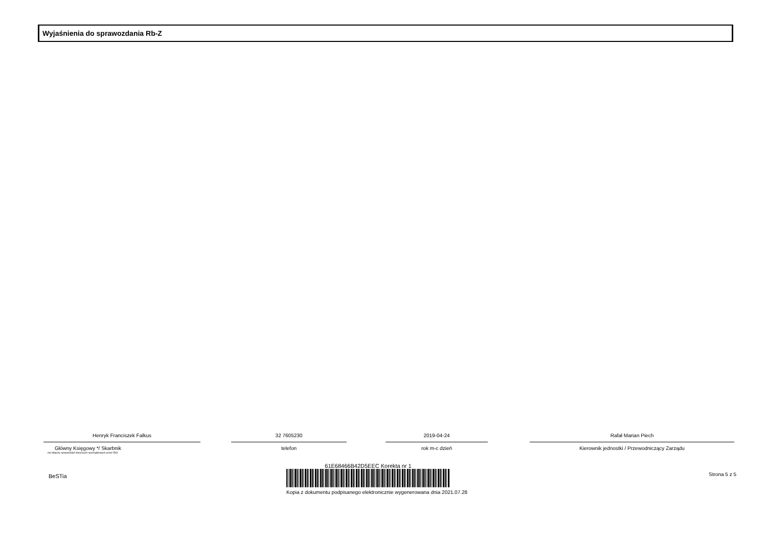Wyjaśnienia do sprawozdania Rb-Z
Henryk Franciszek Falkus
Główny Księgowy */ Skarbnik
nie dotyczy sprawozdań zbiorczych sporządzonych przez RIO
32 7605230
telefon
2019-04-24
rok m-c dzień
Rafał Marian Piech
Kierownik jednostki / Przewodniczący Zarządu
BeSTia Strona 5 z 5
61E68466B42D5EEC Korekta nr 1
Kopia z dokumentu podpisanego elektronicznie wygenerowana dnia 2021.07.28